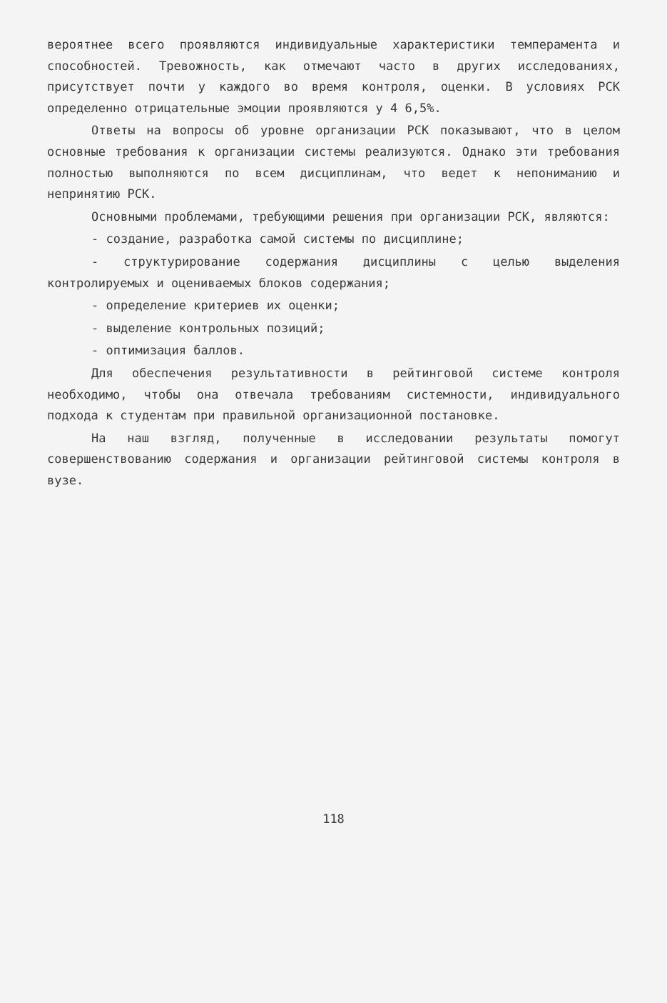вероятнее всего проявляются индивидуальные характеристики темперамента и способностей. Тревожность, как отмечают часто в других исследованиях, присутствует почти у каждого во время контроля, оценки. В условиях РСК определенно отрицательные эмоции проявляются у 4 6,5%.
Ответы на вопросы об уровне организации РСК показывают, что в целом основные требования к организации системы реализуются. Однако эти требования полностью выполняются по всем дисциплинам, что ведет к непониманию и непринятию РСК.
Основными проблемами, требующими решения при организации РСК, являются:
- создание, разработка самой системы по дисциплине;
- структурирование содержания дисциплины с целью выделения контролируемых и оцениваемых блоков содержания;
- определение критериев их оценки;
- выделение контрольных позиций;
- оптимизация баллов.
Для обеспечения результативности в рейтинговой системе контроля необходимо, чтобы она отвечала требованиям системности, индивидуального подхода к студентам при правильной организационной постановке.
На наш взгляд, полученные в исследовании результаты помогут совершенствованию содержания и организации рейтинговой системы контроля в вузе.
118